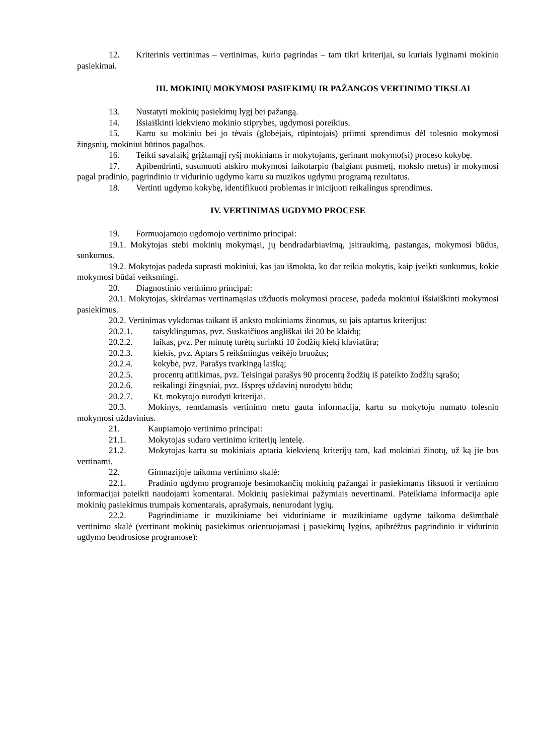12. Kriterinis vertinimas – vertinimas, kurio pagrindas – tam tikri kriterijai, su kuriais lyginami mokinio pasiekimai.
III. MOKINIŲ MOKYMOSI PASIEKIMŲ IR PAŽANGOS VERTINIMO TIKSLAI
13. Nustatyti mokinių pasiekimų lygį bei pažangą.
14. Išsiaiškinti kiekvieno mokinio stiprybes, ugdymosi poreikius.
15. Kartu su mokiniu bei jo tėvais (globėjais, rūpintojais) priimti sprendimus dėl tolesnio mokymosi žingsnių, mokiniui būtinos pagalbos.
16. Teikti savalaikį grįžtamąjį ryšį mokiniams ir mokytojams, gerinant mokymo(si) proceso kokybę.
17. Apibendrinti, susumuoti atskiro mokymosi laikotarpio (baigiant pusmetį, mokslo metus) ir mokymosi pagal pradinio, pagrindinio ir vidurinio ugdymo kartu su muzikos ugdymu programą rezultatus.
18. Vertinti ugdymo kokybę, identifikuoti problemas ir inicijuoti reikalingus sprendimus.
IV. VERTINIMAS UGDYMO PROCESE
19. Formuojamojo ugdomojo vertinimo principai:
19.1. Mokytojas stebi mokinių mokymąsi, jų bendradarbiavimą, įsitraukimą, pastangas, mokymosi būdus, sunkumus.
19.2. Mokytojas padeda suprasti mokiniui, kas jau išmokta, ko dar reikia mokytis, kaip įveikti sunkumus, kokie mokymosi būdai veiksmingi.
20. Diagnostinio vertinimo principai:
20.1. Mokytojas, skirdamas vertinamąsias užduotis mokymosi procese, padeda mokiniui išsiaiškinti mokymosi pasiekimus.
20.2. Vertinimas vykdomas taikant iš anksto mokiniams žinomus, su jais aptartus kriterijus:
20.2.1. taisyklingumas, pvz. Suskaičiuos angliškai iki 20 be klaidų;
20.2.2. laikas, pvz. Per minutę turėtų surinkti 10 žodžių kiekį klaviatūra;
20.2.3. kiekis, pvz. Aptars 5 reikšmingus veikėjo bruožus;
20.2.4. kokybė, pvz. Parašys tvarkingą laišką;
20.2.5. procentų atitikimas, pvz. Teisingai parašys 90 procentų žodžių iš pateikto žodžių sąrašo;
20.2.6. reikalingi žingsniai, pvz. Išspręs uždavinį nurodytu būdu;
20.2.7. Kt. mokytojo nurodyti kriterijai.
20.3. Mokinys, remdamasis vertinimo metu gauta informacija, kartu su mokytoju numato tolesnio mokymosi uždavinius.
21. Kaupiamojo vertinimo principai:
21.1. Mokytojas sudaro vertinimo kriterijų lentelę.
21.2. Mokytojas kartu su mokiniais aptaria kiekvieną kriterijų tam, kad mokiniai žinotų, už ką jie bus vertinami.
22. Gimnazijoje taikoma vertinimo skalė:
22.1. Pradinio ugdymo programoje besimokančių mokinių pažangai ir pasiekimams fiksuoti ir vertinimo informacijai pateikti naudojami komentarai. Mokinių pasiekimai pažymiais nevertinami. Pateikiama informacija apie mokinių pasiekimus trumpais komentarais, aprašymais, nenurodant lygių.
22.2. Pagrindiniame ir muzikiniame bei viduriniame ir muzikiniame ugdyme taikoma dešimtbalė vertinimo skalė (vertinant mokinių pasiekimus orientuojamasi į pasiekimų lygius, apibrėžtus pagrindinio ir vidurinio ugdymo bendrosiose programose):